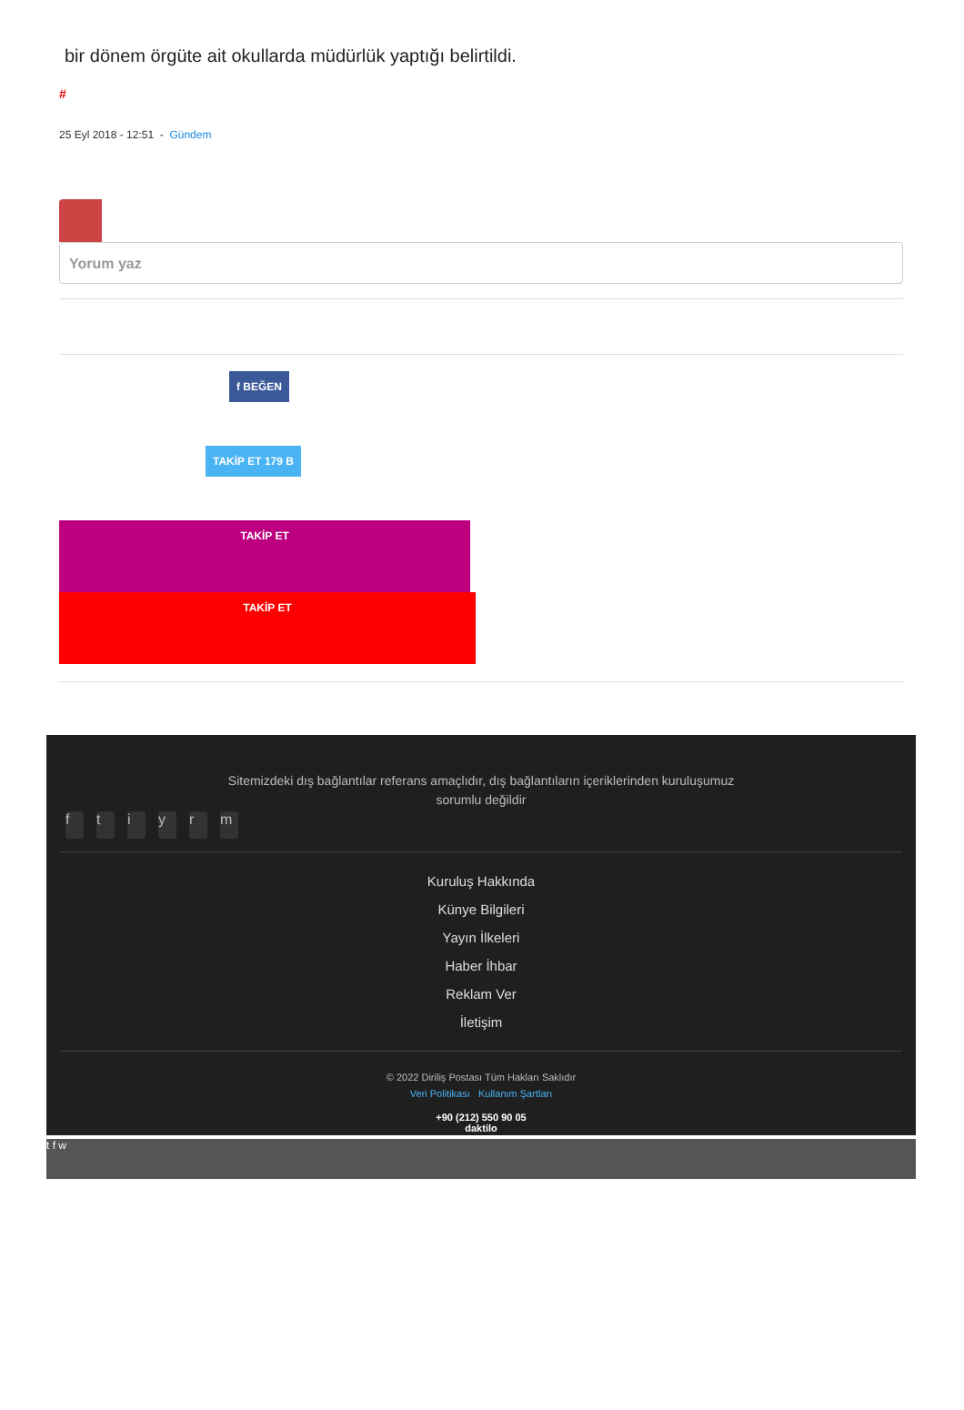bir dönem örgüte ait okullarda müdürlük yaptığı belirtildi.
#
25 Eyl 2018 - 12:51 - Gündem
Yorum yaz
f BEĞEN
TAKİP ET 179 B
TAKİP ET
TAKİP ET
Sitemizdeki dış bağlantılar referans amaçlıdır, dış bağlantıların içeriklerinden kuruluşumuz sorumlu değildir
ftiyrm
Kuruluş Hakkında
Künye Bilgileri
Yayın İlkeleri
Haber İhbar
Reklam Ver
İletişim
© 2022 Diriliş Postası Tüm Hakları Saklıdır
Veri Politikası Kullanım Şartları
+90 (212) 550 90 05
daktilo
t f w